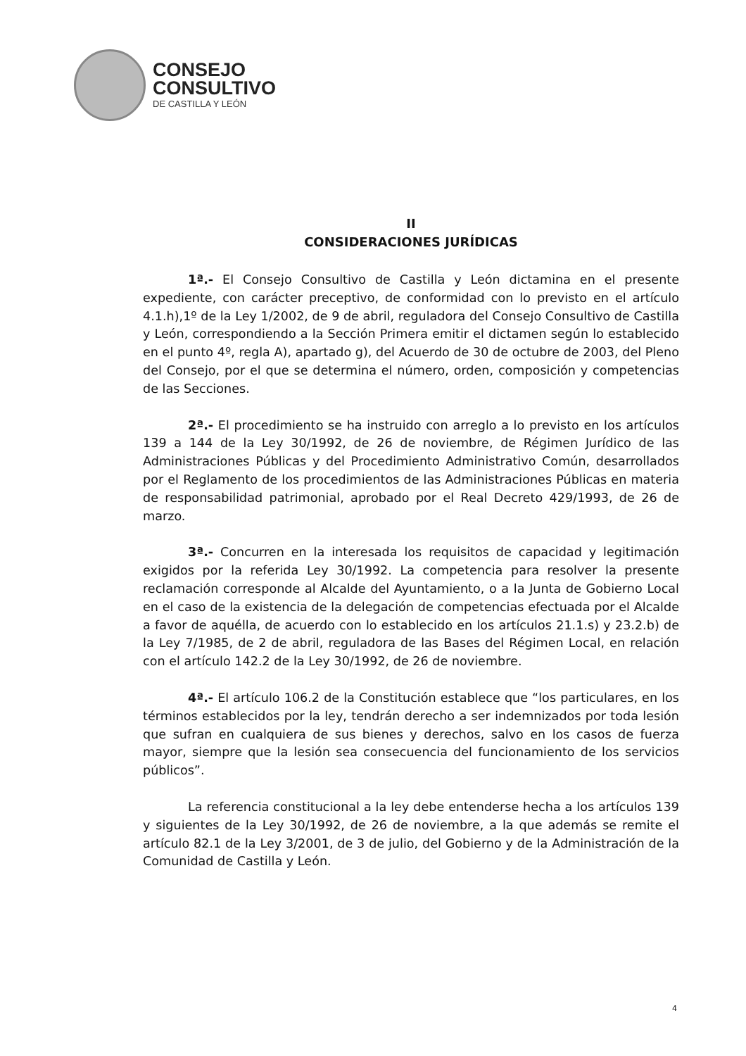CONSEJO
CONSULTIVO
DE CASTILLA Y LEÓN
II
CONSIDERACIONES JURÍDICAS
1ª.- El Consejo Consultivo de Castilla y León dictamina en el presente expediente, con carácter preceptivo, de conformidad con lo previsto en el artículo 4.1.h),1º de la Ley 1/2002, de 9 de abril, reguladora del Consejo Consultivo de Castilla y León, correspondiendo a la Sección Primera emitir el dictamen según lo establecido en el punto 4º, regla A), apartado g), del Acuerdo de 30 de octubre de 2003, del Pleno del Consejo, por el que se determina el número, orden, composición y competencias de las Secciones.
2ª.- El procedimiento se ha instruido con arreglo a lo previsto en los artículos 139 a 144 de la Ley 30/1992, de 26 de noviembre, de Régimen Jurídico de las Administraciones Públicas y del Procedimiento Administrativo Común, desarrollados por el Reglamento de los procedimientos de las Administraciones Públicas en materia de responsabilidad patrimonial, aprobado por el Real Decreto 429/1993, de 26 de marzo.
3ª.- Concurren en la interesada los requisitos de capacidad y legitimación exigidos por la referida Ley 30/1992. La competencia para resolver la presente reclamación corresponde al Alcalde del Ayuntamiento, o a la Junta de Gobierno Local en el caso de la existencia de la delegación de competencias efectuada por el Alcalde a favor de aquélla, de acuerdo con lo establecido en los artículos 21.1.s) y 23.2.b) de la Ley 7/1985, de 2 de abril, reguladora de las Bases del Régimen Local, en relación con el artículo 142.2 de la Ley 30/1992, de 26 de noviembre.
4ª.- El artículo 106.2 de la Constitución establece que “los particulares, en los términos establecidos por la ley, tendrán derecho a ser indemnizados por toda lesión que sufran en cualquiera de sus bienes y derechos, salvo en los casos de fuerza mayor, siempre que la lesión sea consecuencia del funcionamiento de los servicios públicos”.
La referencia constitucional a la ley debe entenderse hecha a los artículos 139 y siguientes de la Ley 30/1992, de 26 de noviembre, a la que además se remite el artículo 82.1 de la Ley 3/2001, de 3 de julio, del Gobierno y de la Administración de la Comunidad de Castilla y León.
4